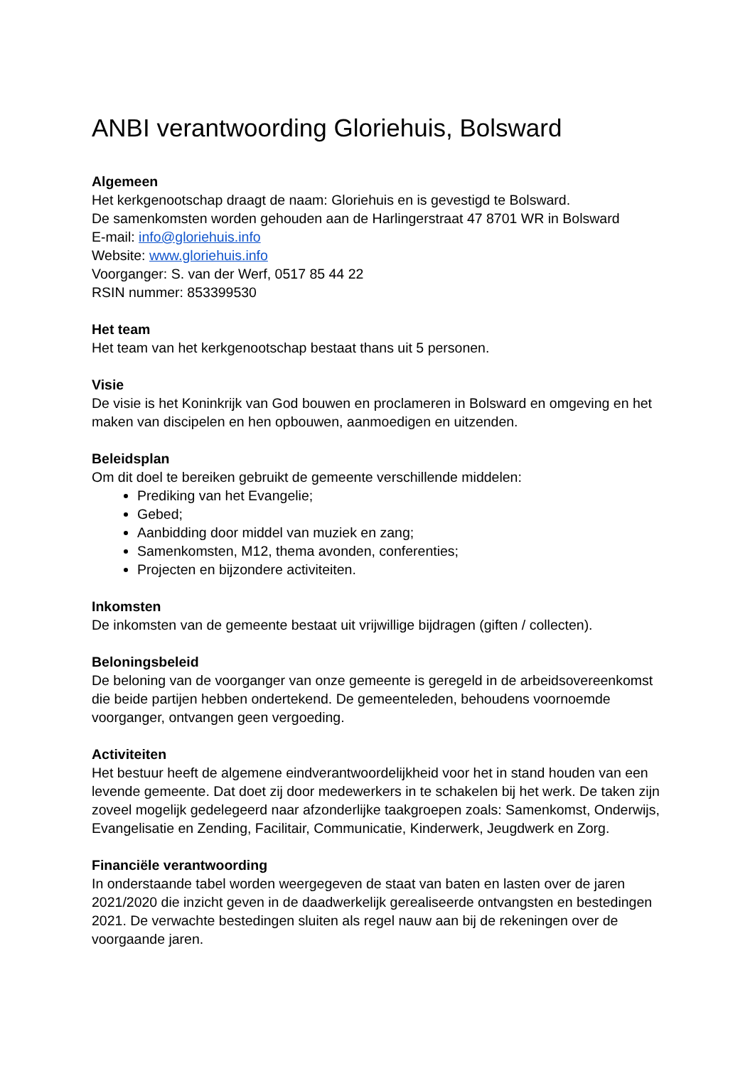ANBI verantwoording Gloriehuis, Bolsward
Algemeen
Het kerkgenootschap draagt de naam: Gloriehuis en is gevestigd te Bolsward.
De samenkomsten worden gehouden aan de Harlingerstraat 47 8701 WR in Bolsward
E-mail: info@gloriehuis.info
Website: www.gloriehuis.info
Voorganger: S. van der Werf, 0517 85 44 22
RSIN nummer: 853399530
Het team
Het team van het kerkgenootschap bestaat thans uit 5 personen.
Visie
De visie is het Koninkrijk van God bouwen en proclameren in Bolsward en omgeving en het maken van discipelen en hen opbouwen, aanmoedigen en uitzenden.
Beleidsplan
Om dit doel te bereiken gebruikt de gemeente verschillende middelen:
Prediking van het Evangelie;
Gebed;
Aanbidding door middel van muziek en zang;
Samenkomsten, M12, thema avonden, conferenties;
Projecten en bijzondere activiteiten.
Inkomsten
De inkomsten van de gemeente bestaat uit vrijwillige bijdragen (giften / collecten).
Beloningsbeleid
De beloning van de voorganger van onze gemeente is geregeld in de arbeidsovereenkomst die beide partijen hebben ondertekend. De gemeenteleden, behoudens voornoemde voorganger, ontvangen geen vergoeding.
Activiteiten
Het bestuur heeft de algemene eindverantwoordelijkheid voor het in stand houden van een levende gemeente. Dat doet zij door medewerkers in te schakelen bij het werk. De taken zijn zoveel mogelijk gedelegeerd naar afzonderlijke taakgroepen zoals: Samenkomst, Onderwijs, Evangelisatie en Zending, Facilitair, Communicatie, Kinderwerk, Jeugdwerk en Zorg.
Financiële verantwoording
In onderstaande tabel worden weergegeven de staat van baten en lasten over de jaren 2021/2020 die inzicht geven in de daadwerkelijk gerealiseerde ontvangsten en bestedingen 2021. De verwachte bestedingen sluiten als regel nauw aan bij de rekeningen over de voorgaande jaren.